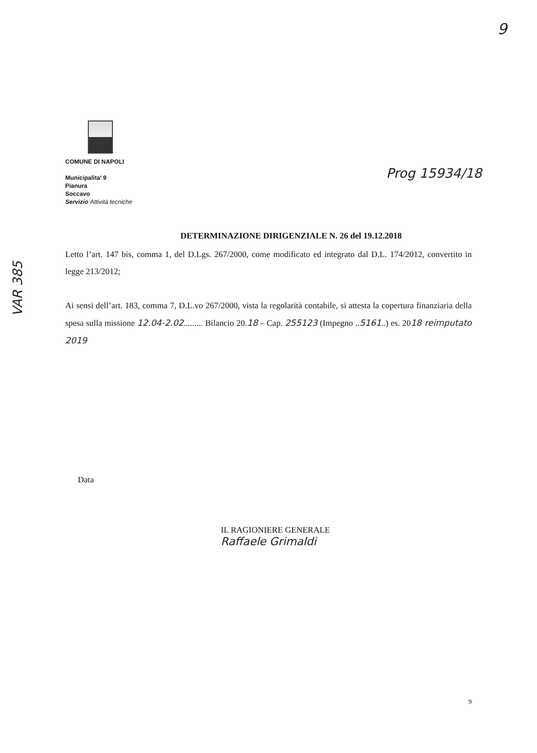9
COMUNE DI NAPOLI
Municipalita' 9
Pianura
Soccavo
Servizio Attività tecniche
Prog 15934/18
VAR 385
DETERMINAZIONE DIRIGENZIALE N. 26 del 19.12.2018
Letto l’art. 147 bis, comma 1, del D.Lgs. 267/2000, come modificato ed integrato dal D.L. 174/2012, convertito in legge 213/2012;
Ai sensi dell’art. 183, comma 7, D.L.vo 267/2000, vista la regolarità contabile, si attesta la copertura finanziaria della spesa sulla missione 12.04-2.02......... Bilancio 20.18 – Cap. 255123 (Impegno ..5161..) es. 2018 reimputato 2019
Data
IL RAGIONIERE GENERALE
Raffaele Grimaldi
9